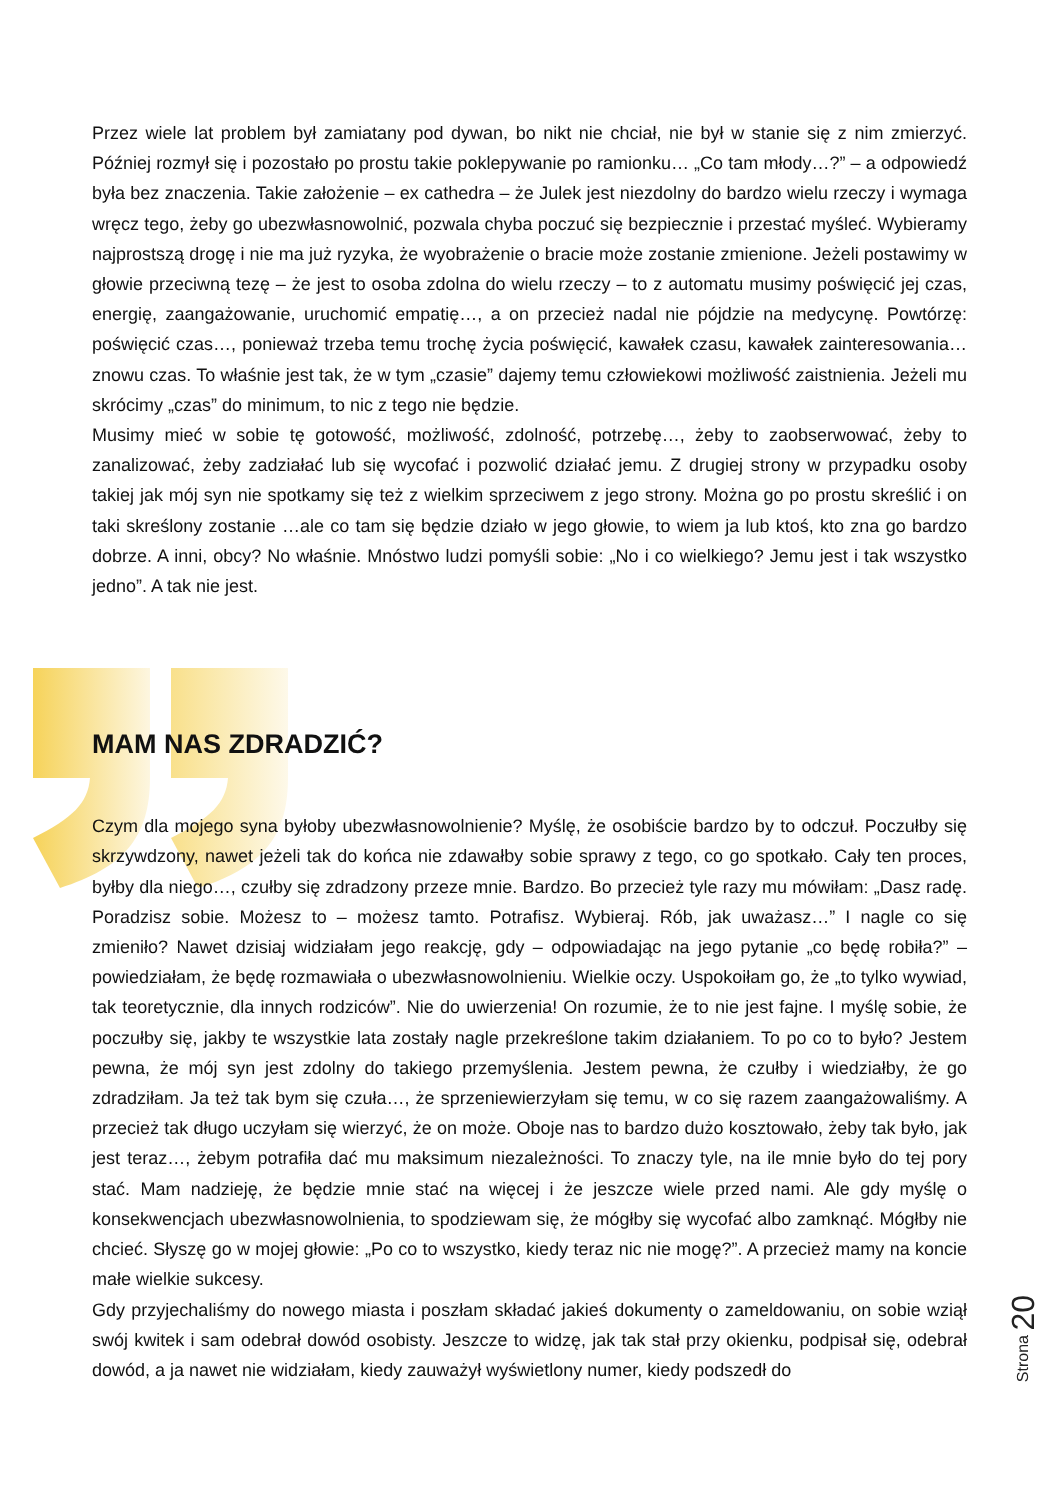Przez wiele lat problem był zamiatany pod dywan, bo nikt nie chciał, nie był w stanie się z nim zmierzyć. Później rozmył się i pozostało po prostu takie poklepywanie po ramionku… „Co tam młody…?” – a odpowiedź była bez znaczenia. Takie założenie – ex cathedra – że Julek jest niezdolny do bardzo wielu rzeczy i wymaga wręcz tego, żeby go ubezwłasnowolnić, pozwala chyba poczuć się bezpiecznie i przestać myśleć. Wybieramy najprostszą drogę i nie ma już ryzyka, że wyobrażenie o bracie może zostanie zmienione. Jeżeli postawimy w głowie przeciwną tezę – że jest to osoba zdolna do wielu rzeczy – to z automatu musimy poświęcić jej czas, energię, zaangażowanie, uruchomić empatię…, a on przecież nadal nie pójdzie na medycynę. Powtórzę: poświęcić czas…, ponieważ trzeba temu trochę życia poświęcić, kawałek czasu, kawałek zainteresowania… znowu czas. To właśnie jest tak, że w tym „czasie” dajemy temu człowiekowi możliwość zaistnienia. Jeżeli mu skrócimy „czas” do minimum, to nic z tego nie będzie.
Musimy mieć w sobie tę gotowość, możliwość, zdolność, potrzebę…, żeby to zaobserwować, żeby to zanalizować, żeby zadziałać lub się wycofać i pozwolić działać jemu. Z drugiej strony w przypadku osoby takiej jak mój syn nie spotkamy się też z wielkim sprzeciwem z jego strony. Można go po prostu skreślić i on taki skreślony zostanie …ale co tam się będzie działo w jego głowie, to wiem ja lub ktoś, kto zna go bardzo dobrze. A inni, obcy? No właśnie. Mnóstwo ludzi pomyśli sobie: „No i co wielkiego? Jemu jest i tak wszystko jedno”. A tak nie jest.
MAM NAS ZDRADZIĆ?
Czym dla mojego syna byłoby ubezwłasnowolnienie? Myślę, że osobiście bardzo by to odczuł. Poczułby się skrzywdzony, nawet jeżeli tak do końca nie zdawałby sobie sprawy z tego, co go spotkało. Cały ten proces, byłby dla niego…, czułby się zdradzony przeze mnie. Bardzo. Bo przecież tyle razy mu mówiłam: „Dasz radę. Poradzisz sobie. Możesz to – możesz tamto. Potrafisz. Wybieraj. Rób, jak uważasz…” I nagle co się zmieniło? Nawet dzisiaj widziałam jego reakcję, gdy – odpowiadając na jego pytanie „co będę robiła?” – powiedziałam, że będę rozmawiała o ubezwłasnowolnieniu. Wielkie oczy. Uspokoiłam go, że „to tylko wywiad, tak teoretycznie, dla innych rodziców”. Nie do uwierzenia! On rozumie, że to nie jest fajne. I myślę sobie, że poczułby się, jakby te wszystkie lata zostały nagle przekreślone takim działaniem. To po co to było? Jestem pewna, że mój syn jest zdolny do takiego przemyślenia. Jestem pewna, że czułby i wiedziałby, że go zdradziłam. Ja też tak bym się czuła…, że sprzeniewierzyłam się temu, w co się razem zaangażowaliśmy. A przecież tak długo uczyłam się wierzyć, że on może. Oboje nas to bardzo dużo kosztowało, żeby tak było, jak jest teraz…, żebym potrafiła dać mu maksimum niezależności. To znaczy tyle, na ile mnie było do tej pory stać. Mam nadzieję, że będzie mnie stać na więcej i że jeszcze wiele przed nami. Ale gdy myślę o konsekwencjach ubezwłasnowolnienia, to spodziewam się, że mógłby się wycofać albo zamknąć. Mógłby nie chcieć. Słyszę go w mojej głowie: „Po co to wszystko, kiedy teraz nic nie mogę?”. A przecież mamy na koncie małe wielkie sukcesy.
Gdy przyjechaliśmy do nowego miasta i poszłam składać jakieś dokumenty o zameldowaniu, on sobie wziął swój kwitek i sam odebrał dowód osobisty. Jeszcze to widzę, jak tak stał przy okienku, podpisał się, odebrał dowód, a ja nawet nie widziałam, kiedy zauważył wyświetlony numer, kiedy podszedł do
Strona 20